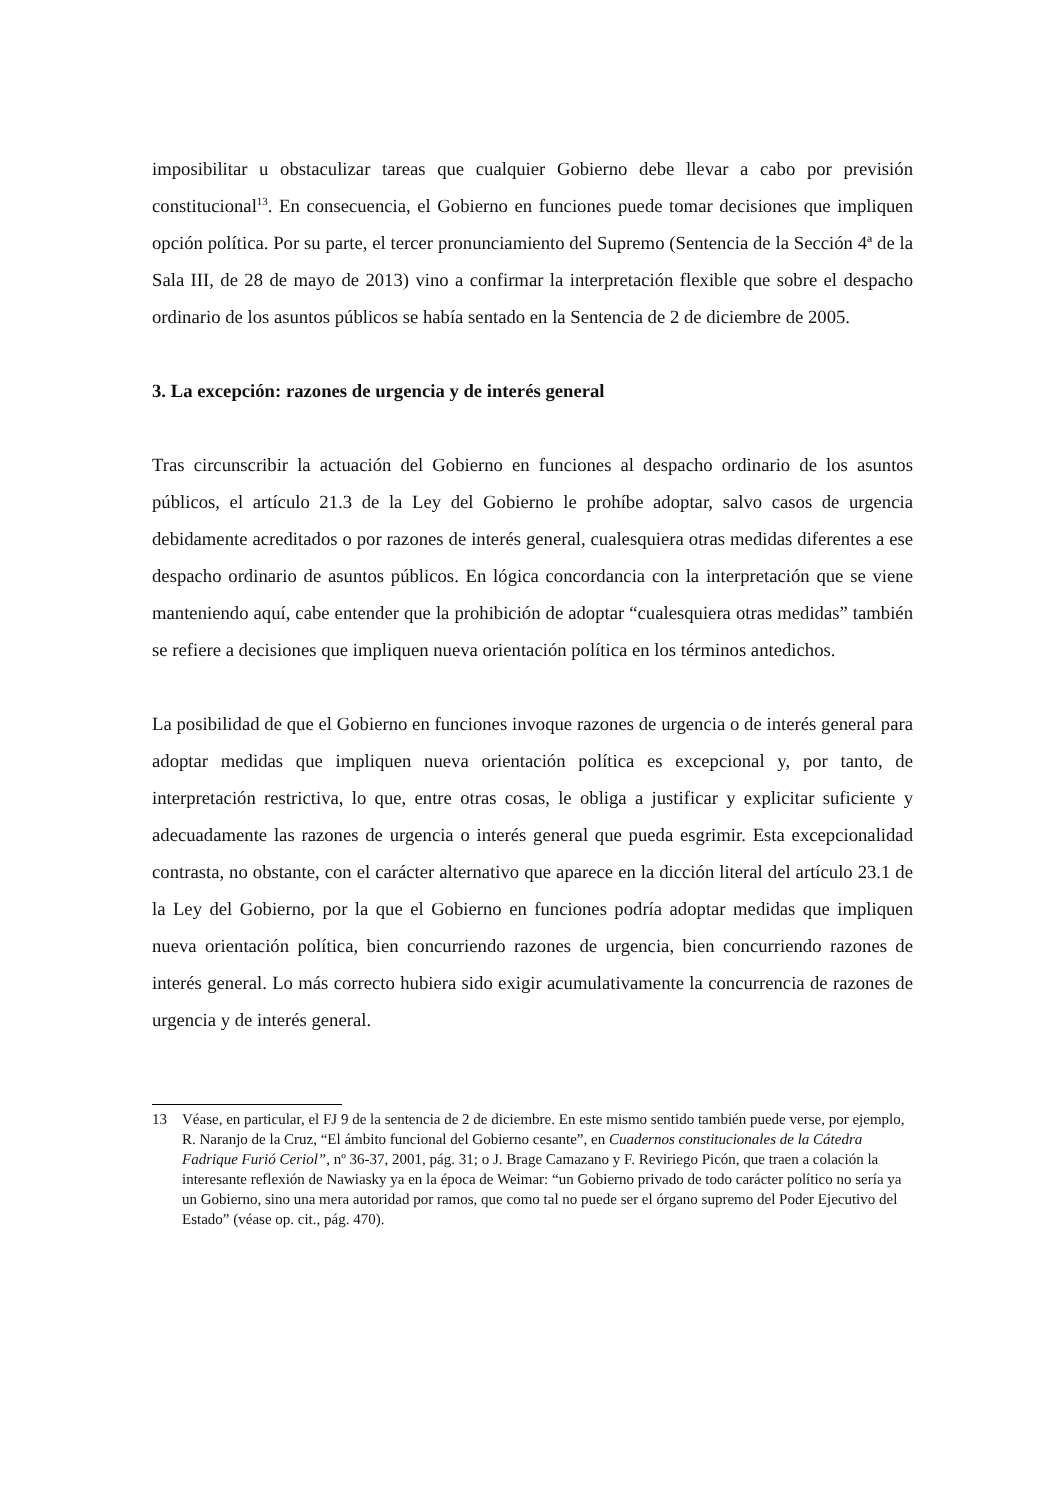imposibilitar u obstaculizar tareas que cualquier Gobierno debe llevar a cabo por previsión constitucional<sup>13</sup>. En consecuencia, el Gobierno en funciones puede tomar decisiones que impliquen opción política. Por su parte, el tercer pronunciamiento del Supremo (Sentencia de la Sección 4ª de la Sala III, de 28 de mayo de 2013) vino a confirmar la interpretación flexible que sobre el despacho ordinario de los asuntos públicos se había sentado en la Sentencia de 2 de diciembre de 2005.
3. La excepción: razones de urgencia y de interés general
Tras circunscribir la actuación del Gobierno en funciones al despacho ordinario de los asuntos públicos, el artículo 21.3 de la Ley del Gobierno le prohíbe adoptar, salvo casos de urgencia debidamente acreditados o por razones de interés general, cualesquiera otras medidas diferentes a ese despacho ordinario de asuntos públicos. En lógica concordancia con la interpretación que se viene manteniendo aquí, cabe entender que la prohibición de adoptar “cualesquiera otras medidas” también se refiere a decisiones que impliquen nueva orientación política en los términos antedichos.
La posibilidad de que el Gobierno en funciones invoque razones de urgencia o de interés general para adoptar medidas que impliquen nueva orientación política es excepcional y, por tanto, de interpretación restrictiva, lo que, entre otras cosas, le obliga a justificar y explicitar suficiente y adecuadamente las razones de urgencia o interés general que pueda esgrimir. Esta excepcionalidad contrasta, no obstante, con el carácter alternativo que aparece en la dicción literal del artículo 23.1 de la Ley del Gobierno, por la que el Gobierno en funciones podría adoptar medidas que impliquen nueva orientación política, bien concurriendo razones de urgencia, bien concurriendo razones de interés general. Lo más correcto hubiera sido exigir acumulativamente la concurrencia de razones de urgencia y de interés general.
13 Véase, en particular, el FJ 9 de la sentencia de 2 de diciembre. En este mismo sentido también puede verse, por ejemplo, R. Naranjo de la Cruz, “El ámbito funcional del Gobierno cesante”, en Cuadernos constitucionales de la Cátedra Fadrique Furió Ceriol”, nº 36-37, 2001, pág. 31; o J. Brage Camazano y F. Reviriego Picón, que traen a colación la interesante reflexión de Nawiasky ya en la época de Weimar: “un Gobierno privado de todo carácter político no sería ya un Gobierno, sino una mera autoridad por ramos, que como tal no puede ser el órgano supremo del Poder Ejecutivo del Estado” (véase op. cit., pág. 470).